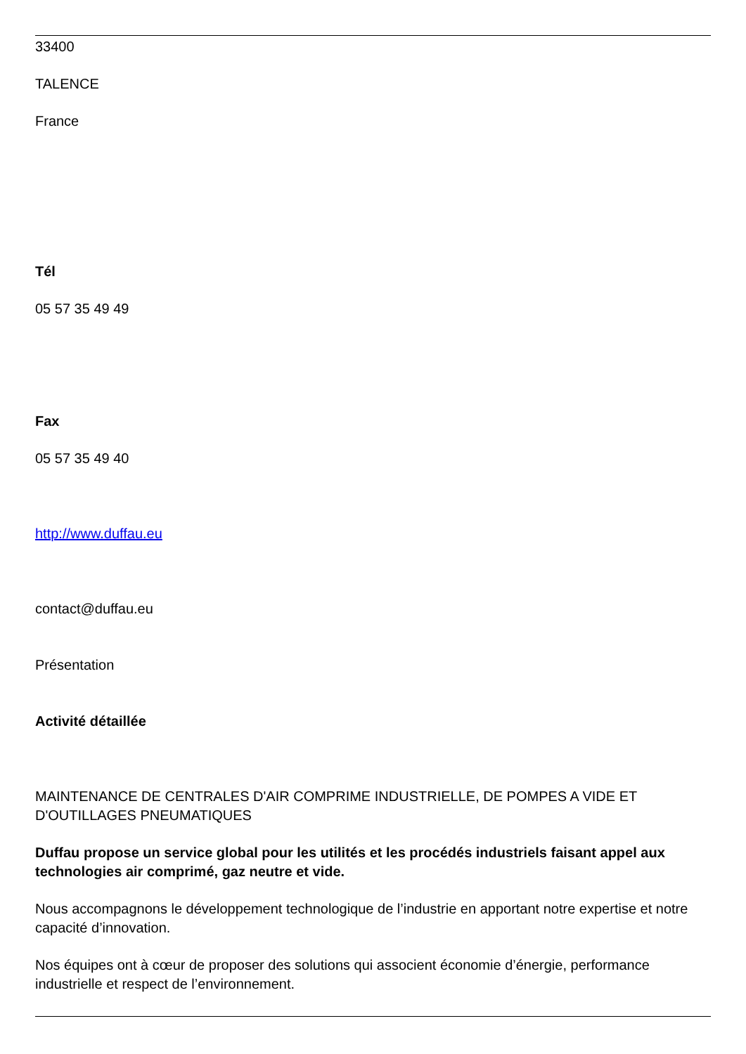33400
TALENCE
France
Tél
05 57 35 49 49
Fax
05 57 35 49 40
http://www.duffau.eu
contact@duffau.eu
Présentation
Activité détaillée
MAINTENANCE DE CENTRALES D'AIR COMPRIME INDUSTRIELLE, DE POMPES A VIDE ET D'OUTILLAGES PNEUMATIQUES
Duffau propose un service global pour les utilités et les procédés industriels faisant appel aux technologies air comprimé, gaz neutre et vide.
Nous accompagnons le développement technologique de l’industrie en apportant notre expertise et notre capacité d’innovation.
Nos équipes ont à cœur de proposer des solutions qui associent économie d’énergie, performance industrielle et respect de l’environnement.